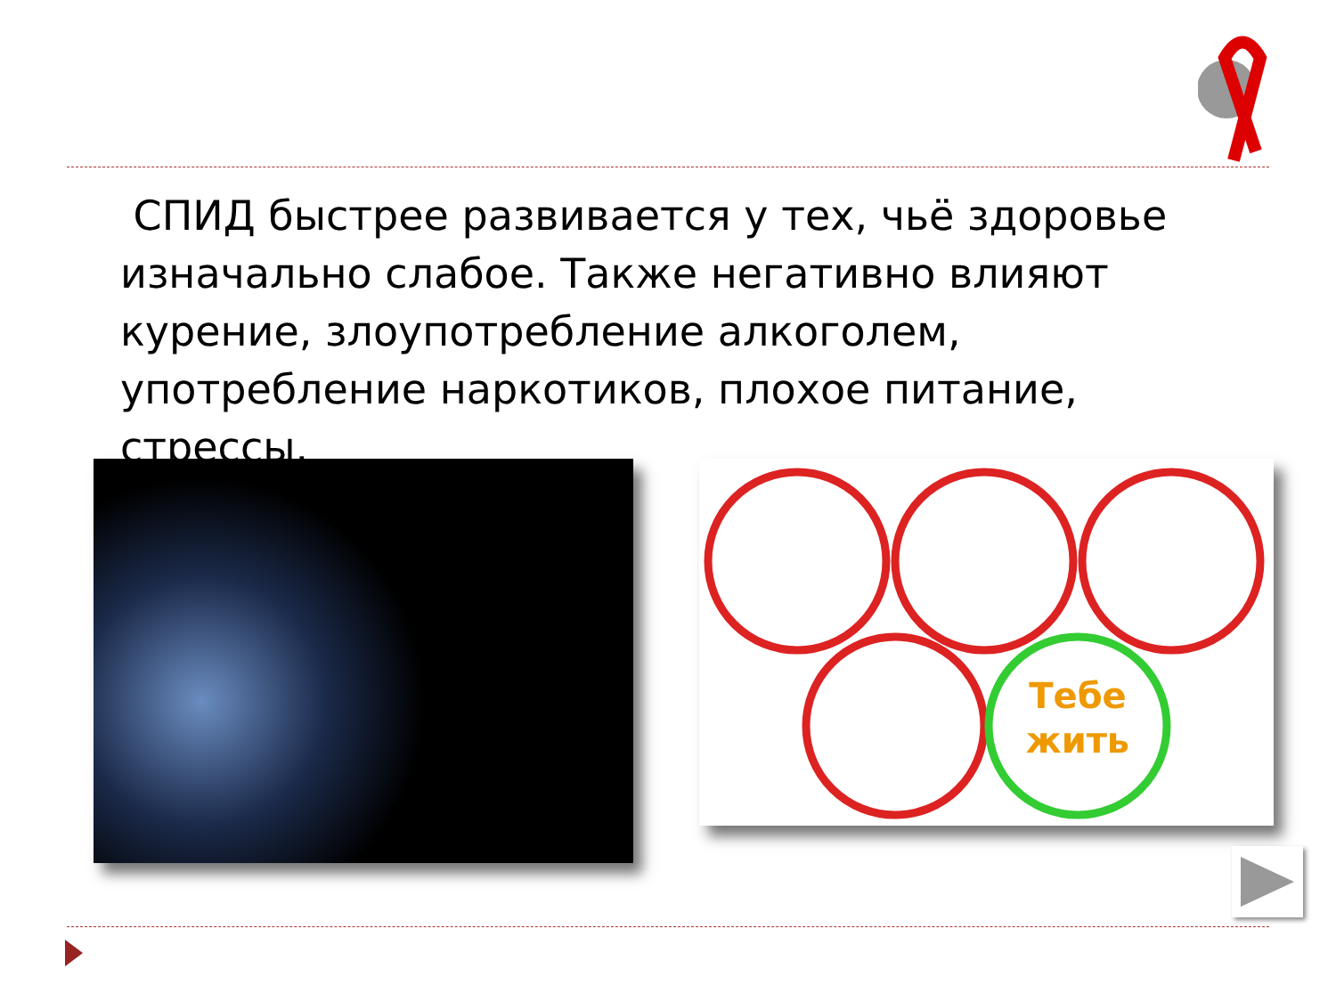СПИД быстрее развивается у тех, чьё здоровье изначально слабое. Также негативно влияют курение, злоупотребление алкоголем, употребление наркотиков, плохое питание, стрессы.
Тебе
жить